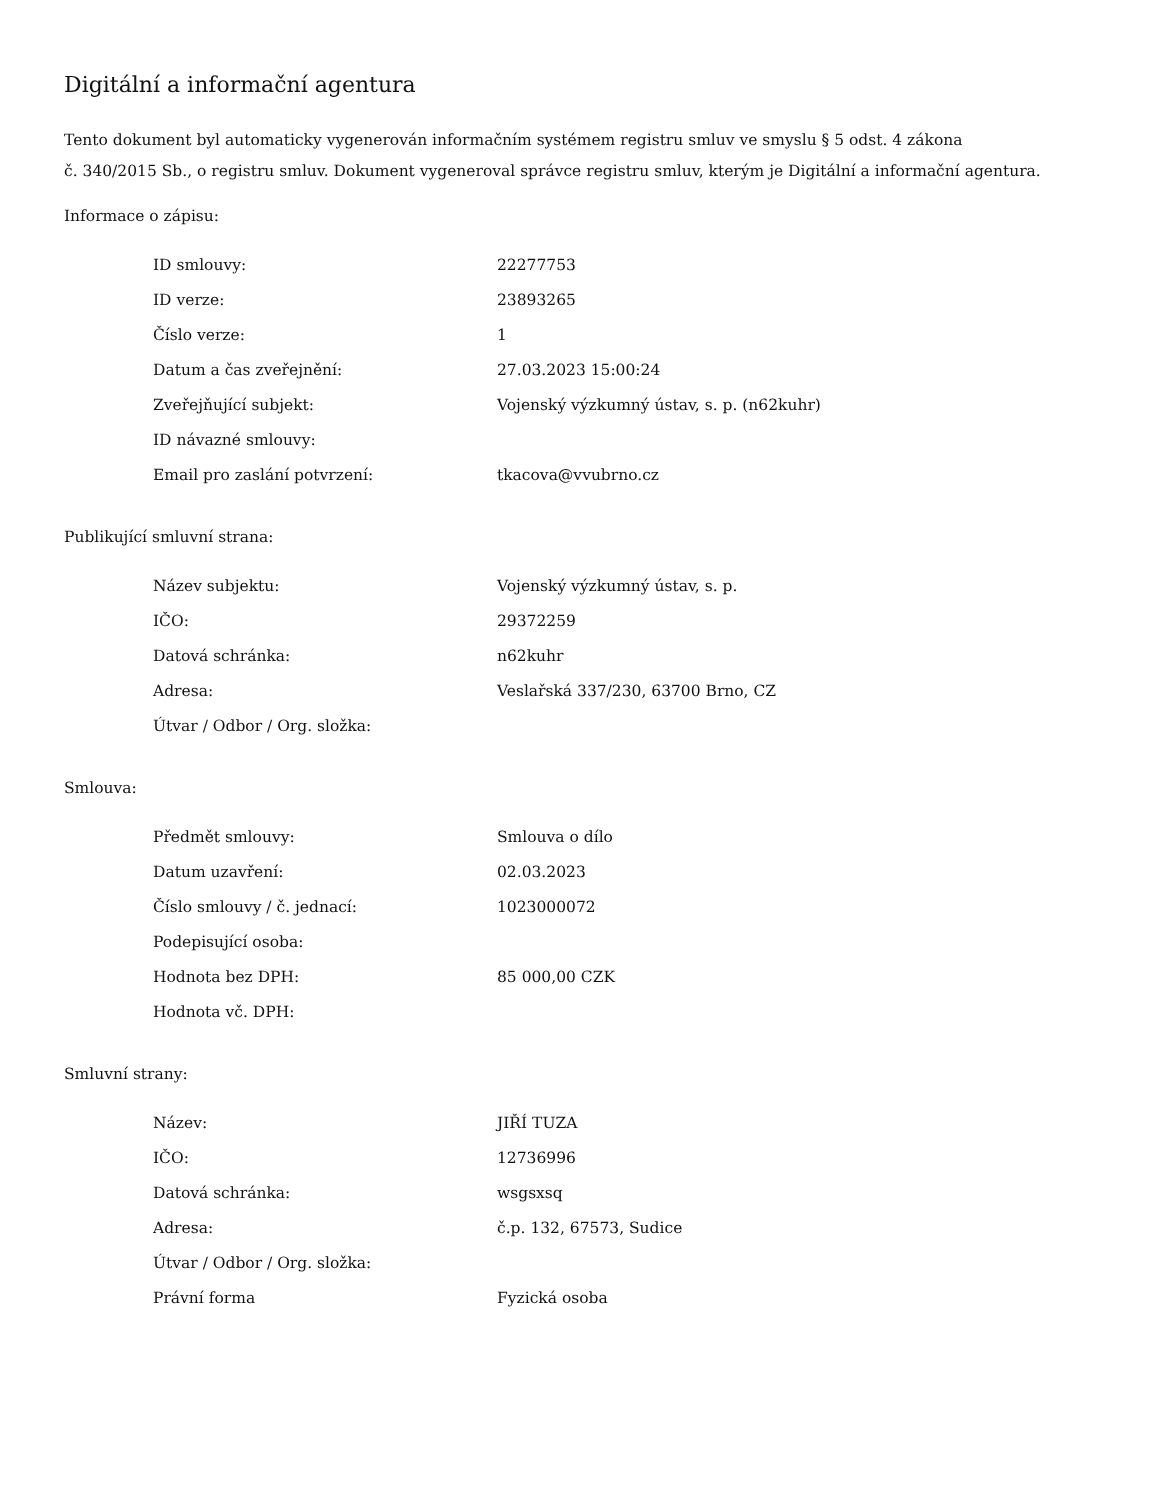Digitální a informační agentura
Tento dokument byl automaticky vygenerován informačním systémem registru smluv ve smyslu § 5 odst. 4 zákona
č. 340/2015 Sb., o registru smluv. Dokument vygeneroval správce registru smluv, kterým je Digitální a informační agentura.
Informace o zápisu:
| ID smlouvy: | 22277753 |
| ID verze: | 23893265 |
| Číslo verze: | 1 |
| Datum a čas zveřejnění: | 27.03.2023 15:00:24 |
| Zveřejňující subjekt: | Vojenský výzkumný ústav, s. p. (n62kuhr) |
| ID návazné smlouvy: | |
| Email pro zaslání potvrzení: | tkacova@vvubrno.cz |
Publikující smluvní strana:
| Název subjektu: | Vojenský výzkumný ústav, s. p. |
| IČO: | 29372259 |
| Datová schránka: | n62kuhr |
| Adresa: | Veslařská 337/230, 63700 Brno, CZ |
| Útvar / Odbor / Org. složka: | |
Smlouva:
| Předmět smlouvy: | Smlouva o dílo |
| Datum uzavření: | 02.03.2023 |
| Číslo smlouvy / č. jednací: | 1023000072 |
| Podepisující osoba: | |
| Hodnota bez DPH: | 85 000,00 CZK |
| Hodnota vč. DPH: | |
Smluvní strany:
| Název: | JIŘÍ TUZA |
| IČO: | 12736996 |
| Datová schránka: | wsgsxsq |
| Adresa: | č.p. 132, 67573, Sudice |
| Útvar / Odbor / Org. složka: | |
| Právní forma | Fyzická osoba |